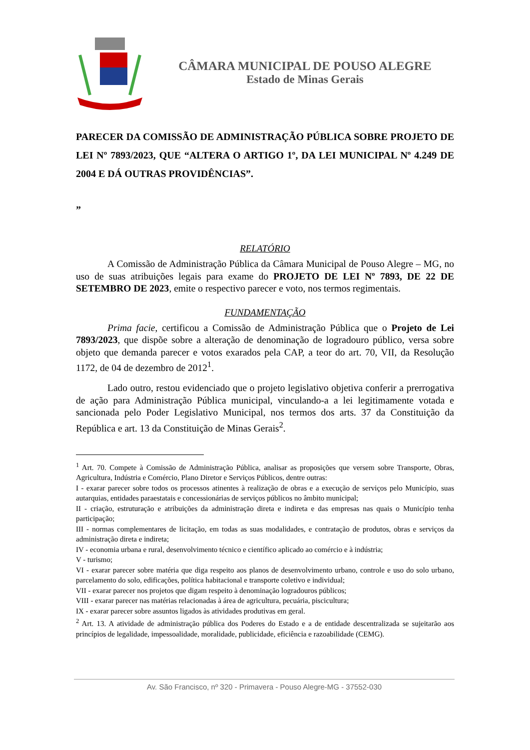CÂMARA MUNICIPAL DE POUSO ALEGRE
Estado de Minas Gerais
PARECER DA COMISSÃO DE ADMINISTRAÇÃO PÚBLICA SOBRE PROJETO DE LEI Nº 7893/2023, QUE “ALTERA O ARTIGO 1º, DA LEI MUNICIPAL Nº 4.249 DE 2004 E DÁ OUTRAS PROVIDÊNCIAS”.
”
RELATÓRIO
A Comissão de Administração Pública da Câmara Municipal de Pouso Alegre – MG, no uso de suas atribuições legais para exame do PROJETO DE LEI Nº 7893, DE 22 DE SETEMBRO DE 2023, emite o respectivo parecer e voto, nos termos regimentais.
FUNDAMENTAÇÃO
Prima facie, certificou a Comissão de Administração Pública que o Projeto de Lei 7893/2023, que dispõe sobre a alteração de denominação de logradouro público, versa sobre objeto que demanda parecer e votos exarados pela CAP, a teor do art. 70, VII, da Resolução 1172, de 04 de dezembro de 2012<sup>1</sup>.
Lado outro, restou evidenciado que o projeto legislativo objetiva conferir a prerrogativa de ação para Administração Pública municipal, vinculando-a a lei legitimamente votada e sancionada pelo Poder Legislativo Municipal, nos termos dos arts. 37 da Constituição da República e art. 13 da Constituição de Minas Gerais<sup>2</sup>.
<sup>1</sup> Art. 70. Compete à Comissão de Administração Pública, analisar as proposições que versem sobre Transporte, Obras, Agricultura, Indústria e Comércio, Plano Diretor e Serviços Públicos, dentre outras:
I - exarar parecer sobre todos os processos atinentes à realização de obras e a execução de serviços pelo Município, suas autarquias, entidades paraestatais e concessionárias de serviços públicos no âmbito municipal;
II - criação, estruturação e atribuições da administração direta e indireta e das empresas nas quais o Município tenha participação;
III - normas complementares de licitação, em todas as suas modalidades, e contratação de produtos, obras e serviços da administração direta e indireta;
IV - economia urbana e rural, desenvolvimento técnico e científico aplicado ao comércio e à indústria;
V - turismo;
VI - exarar parecer sobre matéria que diga respeito aos planos de desenvolvimento urbano, controle e uso do solo urbano, parcelamento do solo, edificações, política habitacional e transporte coletivo e individual;
VII - exarar parecer nos projetos que digam respeito à denominação logradouros públicos;
VIII - exarar parecer nas matérias relacionadas à área de agricultura, pecuária, piscicultura;
IX - exarar parecer sobre assuntos ligados às atividades produtivas em geral.
<sup>2</sup> Art. 13. A atividade de administração pública dos Poderes do Estado e a de entidade descentralizada se sujeitarão aos princípios de legalidade, impessoalidade, moralidade, publicidade, eficiência e razoabilidade (CEMG).
Av. São Francisco, nº 320 - Primavera - Pouso Alegre-MG - 37552-030